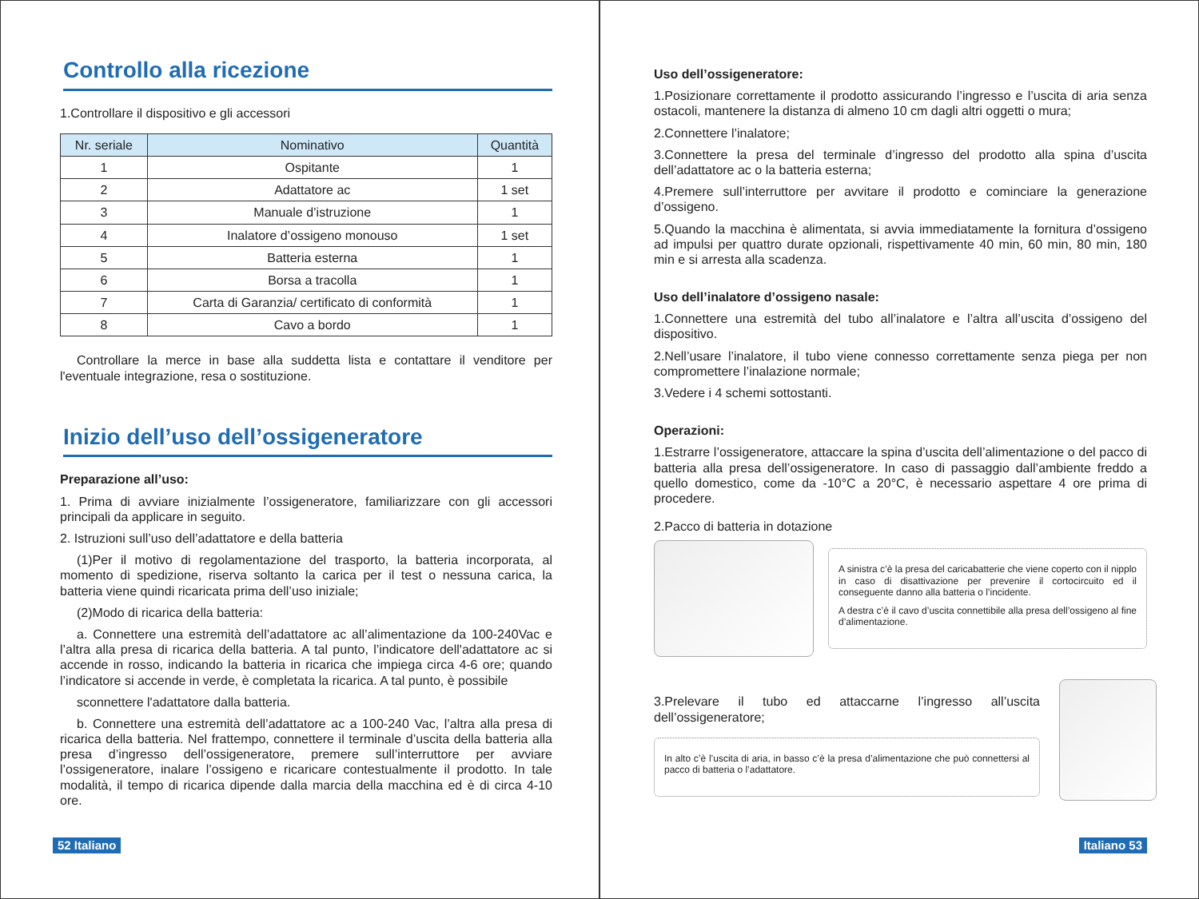Controllo alla ricezione
1.Controllare il dispositivo e gli accessori
| Nr. seriale | Nominativo | Quantità |
| --- | --- | --- |
| 1 | Ospitante | 1 |
| 2 | Adattatore ac | 1 set |
| 3 | Manuale d’istruzione | 1 |
| 4 | Inalatore d’ossigeno monouso | 1 set |
| 5 | Batteria esterna | 1 |
| 6 | Borsa a tracolla | 1 |
| 7 | Carta di Garanzia/ certificato di conformità | 1 |
| 8 | Cavo a bordo | 1 |
Controllare la merce in base alla suddetta lista e contattare il venditore per l'eventuale integrazione, resa o sostituzione.
Inizio dell’uso dell’ossigeneratore
Preparazione all’uso:
1. Prima di avviare inizialmente l’ossigeneratore, familiarizzare con gli accessori principali da applicare in seguito.
2. Istruzioni sull’uso dell’adattatore e della batteria
(1)Per il motivo di regolamentazione del trasporto, la batteria incorporata, al momento di spedizione, riserva soltanto la carica per il test o nessuna carica, la batteria viene quindi ricaricata prima dell’uso iniziale;
(2)Modo di ricarica della batteria:
a. Connettere una estremità dell’adattatore ac all’alimentazione da 100-240Vac e l’altra alla presa di ricarica della batteria. A tal punto, l’indicatore dell'adattatore ac si accende in rosso, indicando la batteria in ricarica che impiega circa 4-6 ore; quando l’indicatore si accende in verde, è completata la ricarica. A tal punto, è possibile
sconnettere l'adattatore dalla batteria.
b. Connettere una estremità dell’adattatore ac a 100-240 Vac, l’altra alla presa di ricarica della batteria. Nel frattempo, connettere il terminale d’uscita della batteria alla presa d’ingresso dell’ossigeneratore, premere sull’interruttore per avviare l’ossigeneratore, inalare l’ossigeno e ricaricare contestualmente il prodotto. In tale modalità, il tempo di ricarica dipende dalla marcia della macchina ed è di circa 4-10 ore.
52 Italiano
Uso dell’ossigeneratore:
1.Posizionare correttamente il prodotto assicurando l’ingresso e l’uscita di aria senza ostacoli, mantenere la distanza di almeno 10 cm dagli altri oggetti o mura;
2.Connettere l’inalatore;
3.Connettere la presa del terminale d’ingresso del prodotto alla spina d’uscita dell’adattatore ac o la batteria esterna;
4.Premere sull’interruttore per avvitare il prodotto e cominciare la generazione d’ossigeno.
5.Quando la macchina è alimentata, si avvia immediatamente la fornitura d’ossigeno ad impulsi per quattro durate opzionali, rispettivamente 40 min, 60 min, 80 min, 180 min e si arresta alla scadenza.
Uso dell’inalatore d’ossigeno nasale:
1.Connettere una estremità del tubo all’inalatore e l’altra all’uscita d’ossigeno del dispositivo.
2.Nell’usare l’inalatore, il tubo viene connesso correttamente senza piega per non compromettere l’inalazione normale;
3.Vedere i 4 schemi sottostanti.
Operazioni:
1.Estrarre l’ossigeneratore, attaccare la spina d’uscita dell’alimentazione o del pacco di batteria alla presa dell’ossigeneratore. In caso di passaggio dall’ambiente freddo a quello domestico, come da -10°C a 20°C, è necessario aspettare 4 ore prima di procedere.
2.Pacco di batteria in dotazione
A sinistra c’è la presa del caricabatterie che viene coperto con il nipplo in caso di disattivazione per prevenire il cortocircuito ed il conseguente danno alla batteria o l’incidente.
A destra c’è il cavo d’uscita connettibile alla presa dell’ossigeno al fine d’alimentazione.
3.Prelevare il tubo ed attaccarne l’ingresso all’uscita dell’ossigeneratore;
In alto c’è l’uscita di aria, in basso c’è la presa d’alimentazione che può connettersi al pacco di batteria o l’adattatore.
Italiano 53